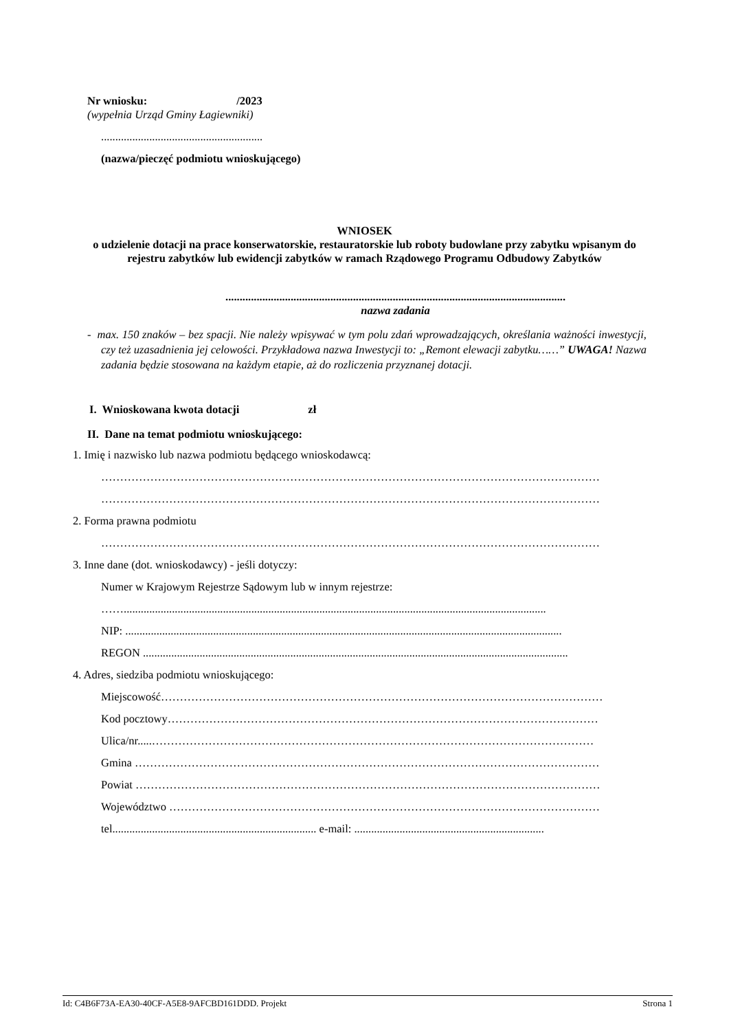Nr wniosku: /2023
(wypełnia Urząd Gminy Łagiewniki)
.........................................................
(nazwa/pieczęć podmiotu wnioskującego)
WNIOSEK
o udzielenie dotacji na prace konserwatorskie, restauratorskie lub roboty budowlane przy zabytku wpisanym do rejestru zabytków lub ewidencji zabytków w ramach Rządowego Programu Odbudowy Zabytków
........................................................................................................................
nazwa zadania
- max. 150 znaków – bez spacji. Nie należy wpisywać w tym polu zdań wprowadzających, określania ważności inwestycji, czy też uzasadnienia jej celowości. Przykładowa nazwa Inwestycji to: „Remont elewacji zabytku……” UWAGA! Nazwa zadania będzie stosowana na każdym etapie, aż do rozliczenia przyznanej dotacji.
I. Wnioskowana kwota dotacji zł
II. Dane na temat podmiotu wnioskującego:
1. Imię i nazwisko lub nazwa podmiotu będącego wnioskodawcą:
……………………………………………………………………………………………………………………
……………………………………………………………………………………………………………………
2. Forma prawna podmiotu
……………………………………………………………………………………………………………………
3. Inne dane (dot. wnioskodawcy) - jeśli dotyczy:
Numer w Krajowym Rejestrze Sądowym lub w innym rejestrze:
…….....................................................................................................................................................
NIP: ..........................................................................................................................................................
REGON ......................................................................................................................................................
4. Adres, siedziba podmiotu wnioskującego:
Miejscowość………………………………………………………………………………………………………
Kod pocztowy……………………………………………………………………………………………………
Ulica/nr.....………………………………………………………………………………………………………
Gmina ……………………………………………………………………………………………………………
Powiat ……………………………………………………………………………………………………………
Województwo ……………………………………………………………………………………………………
tel........................................................................ e-mail: ...................................................................
Id: C4B6F73A-EA30-40CF-A5E8-9AFCBD161DDD. Projekt Strona 1